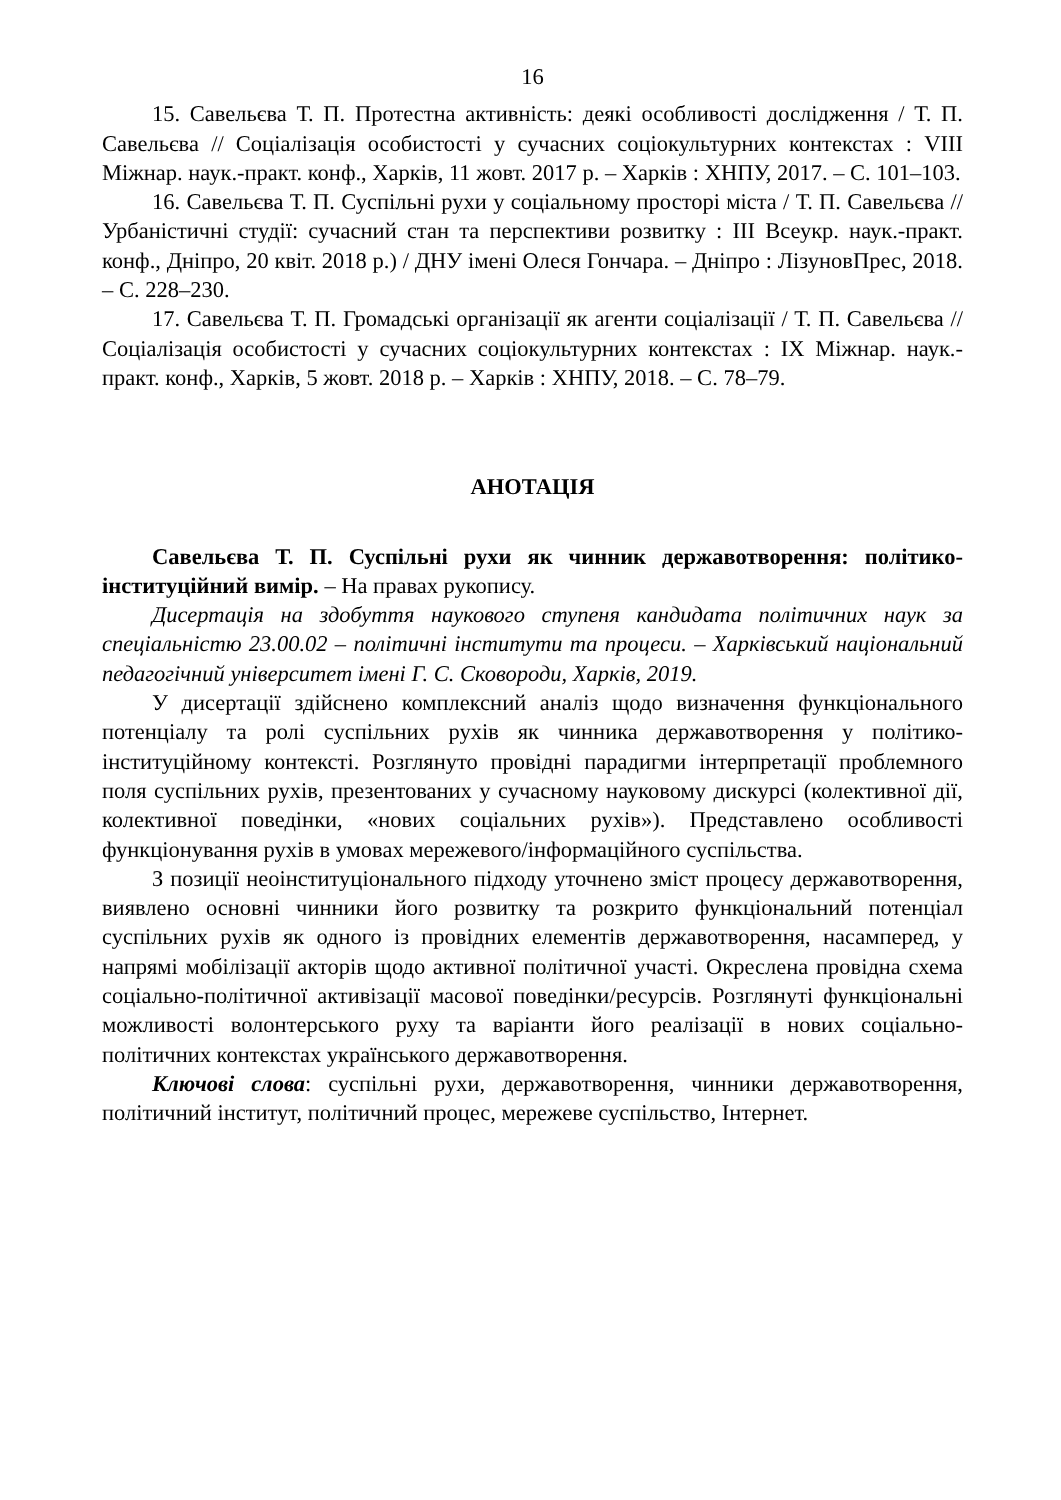16
15. Савельєва Т. П. Протестна активність: деякі особливості дослідження / Т. П. Савельєва // Соціалізація особистості у сучасних соціокультурних контекстах : VIII Міжнар. наук.-практ. конф., Харків, 11 жовт. 2017 р. – Харків : ХНПУ, 2017. – С. 101–103.
16. Савельєва Т. П. Суспільні рухи у соціальному просторі міста / Т. П. Савельєва // Урбаністичні студії: сучасний стан та перспективи розвитку : III Всеукр. наук.-практ. конф., Дніпро, 20 квіт. 2018 р.) / ДНУ імені Олеся Гончара. – Дніпро : ЛізуновПрес, 2018. – С. 228–230.
17. Савельєва Т. П. Громадські організації як агенти соціалізації / Т. П. Савельєва // Соціалізація особистості у сучасних соціокультурних контекстах : IX Міжнар. наук.-практ. конф., Харків, 5 жовт. 2018 р. – Харків : ХНПУ, 2018. – С. 78–79.
АНОТАЦІЯ
Савельєва Т. П. Суспільні рухи як чинник державотворення: політико-інституційний вимір. – На правах рукопису.
Дисертація на здобуття наукового ступеня кандидата політичних наук за спеціальністю 23.00.02 – політичні інститути та процеси. – Харківський національний педагогічний університет імені Г. С. Сковороди, Харків, 2019.
У дисертації здійснено комплексний аналіз щодо визначення функціонального потенціалу та ролі суспільних рухів як чинника державотворення у політико-інституційному контексті. Розглянуто провідні парадигми інтерпретації проблемного поля суспільних рухів, презентованих у сучасному науковому дискурсі (колективної дії, колективної поведінки, «нових соціальних рухів»). Представлено особливості функціонування рухів в умовах мережевого/інформаційного суспільства.
З позиції неоінституціонального підходу уточнено зміст процесу державотворення, виявлено основні чинники його розвитку та розкрито функціональний потенціал суспільних рухів як одного із провідних елементів державотворення, насамперед, у напрямі мобілізації акторів щодо активної політичної участі. Окреслена провідна схема соціально-політичної активізації масової поведінки/ресурсів. Розглянуті функціональні можливості волонтерського руху та варіанти його реалізації в нових соціально-політичних контекстах українського державотворення.
Ключові слова: суспільні рухи, державотворення, чинники державотворення, політичний інститут, політичний процес, мережеве суспільство, Інтернет.